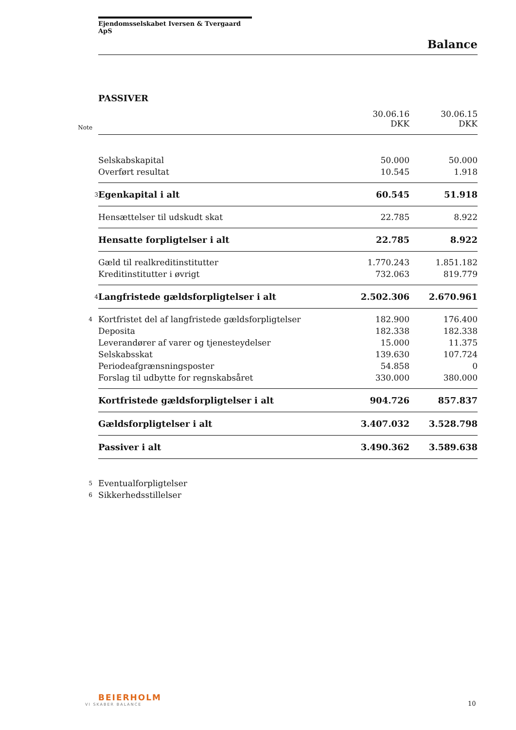Ejendomsselskabet Iversen & Tvergaard ApS
Balance
PASSIVER
| Note | | 30.06.16 DKK | 30.06.15 DKK |
| | Selskabskapital | 50.000 | 50.000 |
| | Overført resultat | 10.545 | 1.918 |
| 3 | Egenkapital i alt | 60.545 | 51.918 |
| | Hensættelser til udskudt skat | 22.785 | 8.922 |
| | Hensatte forpligtelser i alt | 22.785 | 8.922 |
| | Gæld til realkreditinstitutter | 1.770.243 | 1.851.182 |
| | Kreditinstitutter i øvrigt | 732.063 | 819.779 |
| 4 | Langfristede gældsforpligtelser i alt | 2.502.306 | 2.670.961 |
| 4 | Kortfristet del af langfristede gældsforpligtelser | 182.900 | 176.400 |
| | Deposita | 182.338 | 182.338 |
| | Leverandører af varer og tjenesteydelser | 15.000 | 11.375 |
| | Selskabsskat | 139.630 | 107.724 |
| | Periodeafgrænsningsposter | 54.858 | 0 |
| | Forslag til udbytte for regnskabsåret | 330.000 | 380.000 |
| | Kortfristede gældsforpligtelser i alt | 904.726 | 857.837 |
| | Gældsforpligtelser i alt | 3.407.032 | 3.528.798 |
| | Passiver i alt | 3.490.362 | 3.589.638 |
| 5 | Eventualforpligtelser | | |
| 6 | Sikkerhedsstillelser | | |
BEIERHOLM
VI SKABER BALANCE
10